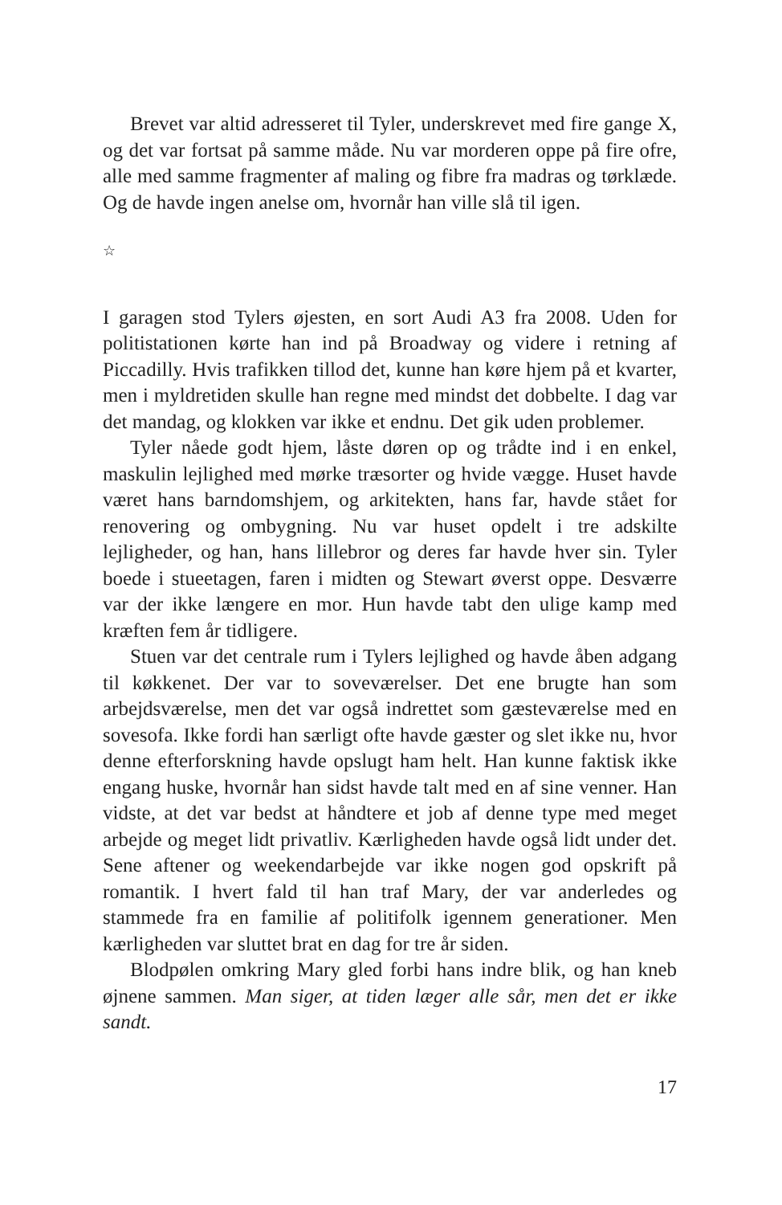Brevet var altid adresseret til Tyler, underskrevet med fire gange X, og det var fortsat på samme måde. Nu var morderen oppe på fire ofre, alle med samme fragmenter af maling og fibre fra madras og tørklæde. Og de havde ingen anelse om, hvornår han ville slå til igen.
☆
I garagen stod Tylers øjesten, en sort Audi A3 fra 2008. Uden for politistationen kørte han ind på Broadway og videre i retning af Piccadilly. Hvis trafikken tillod det, kunne han køre hjem på et kvarter, men i myldretiden skulle han regne med mindst det dobbelte. I dag var det mandag, og klokken var ikke et endnu. Det gik uden problemer.
Tyler nåede godt hjem, låste døren op og trådte ind i en enkel, maskulin lejlighed med mørke træsorter og hvide vægge. Huset havde været hans barndomshjem, og arkitekten, hans far, havde stået for renovering og ombygning. Nu var huset opdelt i tre adskilte lejligheder, og han, hans lillebror og deres far havde hver sin. Tyler boede i stueetagen, faren i midten og Stewart øverst oppe. Desværre var der ikke længere en mor. Hun havde tabt den ulige kamp med kræften fem år tidligere.
Stuen var det centrale rum i Tylers lejlighed og havde åben adgang til køkkenet. Der var to soveværelser. Det ene brugte han som arbejdsværelse, men det var også indrettet som gæsteværelse med en sovesofa. Ikke fordi han særligt ofte havde gæster og slet ikke nu, hvor denne efterforskning havde opslugt ham helt. Han kunne faktisk ikke engang huske, hvornår han sidst havde talt med en af sine venner. Han vidste, at det var bedst at håndtere et job af denne type med meget arbejde og meget lidt privatliv. Kærligheden havde også lidt under det. Sene aftener og weekendarbejde var ikke nogen god opskrift på romantik. I hvert fald til han traf Mary, der var anderledes og stammede fra en familie af politifolk igennem generationer. Men kærligheden var sluttet brat en dag for tre år siden.
Blodpølen omkring Mary gled forbi hans indre blik, og han kneb øjnene sammen. Man siger, at tiden læger alle sår, men det er ikke sandt.
17